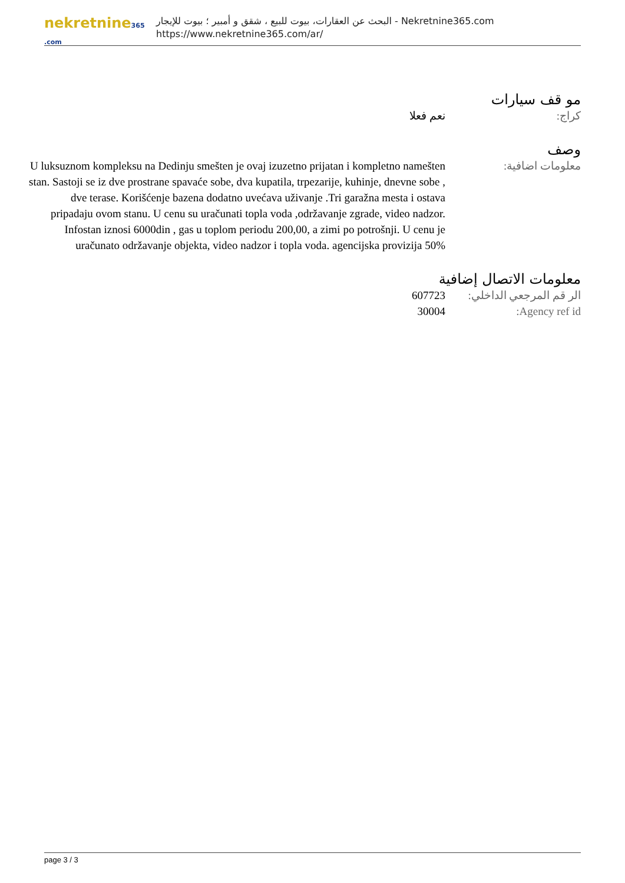nekretnine365 .com
البحث عن العقارات، بيوت للبيع ، شقق و أمبير ؛ بيوت للإيجار - Nekretnine365.com
https://www.nekretnine365.com/ar/
مو قف سيارات
كراج: نعم فعلا
وصف
معلومات اضافية: U luksuznom kompleksu na Dedinju smešten je ovaj izuzetno prijatan i kompletno namešten stan. Sastoji se iz dve prostrane spavaće sobe, dva kupatila, trpezarije, kuhinje, dnevne sobe , dve terase. Korišćenje bazena dodatno uvećava uživanje .Tri garažna mesta i ostava pripadaju ovom stanu. U cenu su uračunati topla voda ,održavanje zgrade, video nadzor. Infostan iznosi 6000din , gas u toplom periodu 200,00, a zimi po potrošnji. U cenu je uračunato održavanje objekta, video nadzor i topla voda. agencijska provizija 50%
معلومات الاتصال إضافية
الر قم المرجعي الداخلي:
607723
Agency ref id: 30004
page 3 / 3